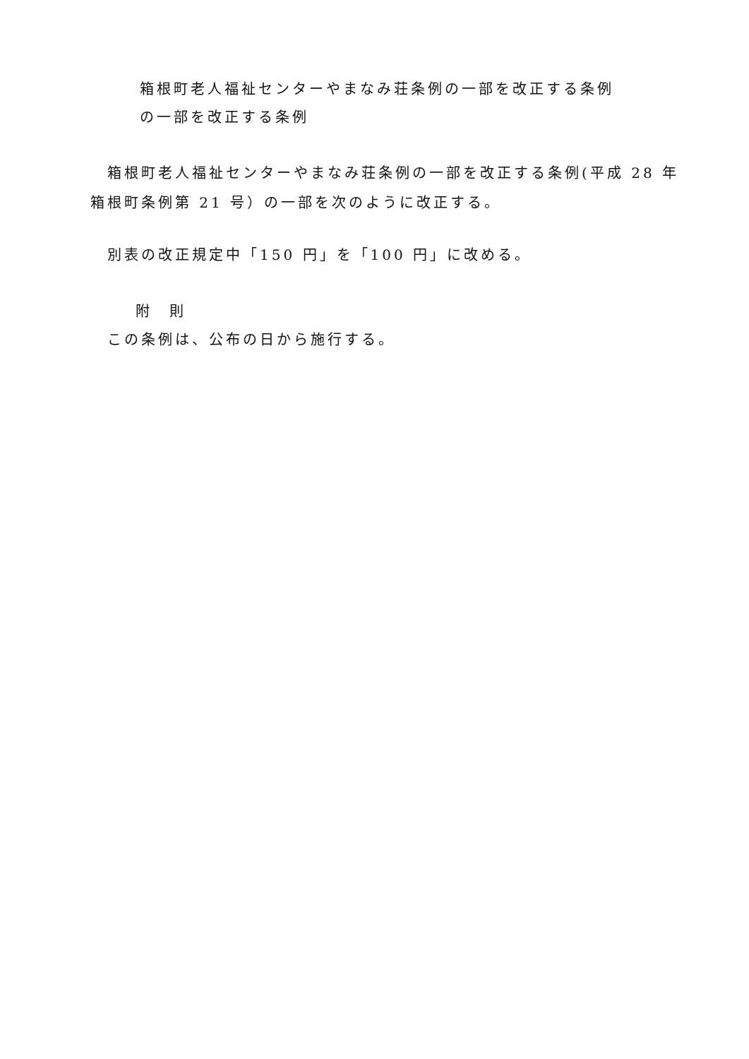箱根町老人福祉センターやまなみ荘条例の一部を改正する条例
の一部を改正する条例
箱根町老人福祉センターやまなみ荘条例の一部を改正する条例(平成 28 年箱根町条例第 21 号）の一部を次のように改正する。
別表の改正規定中「150 円」を「100 円」に改める。
附　則
この条例は、公布の日から施行する。